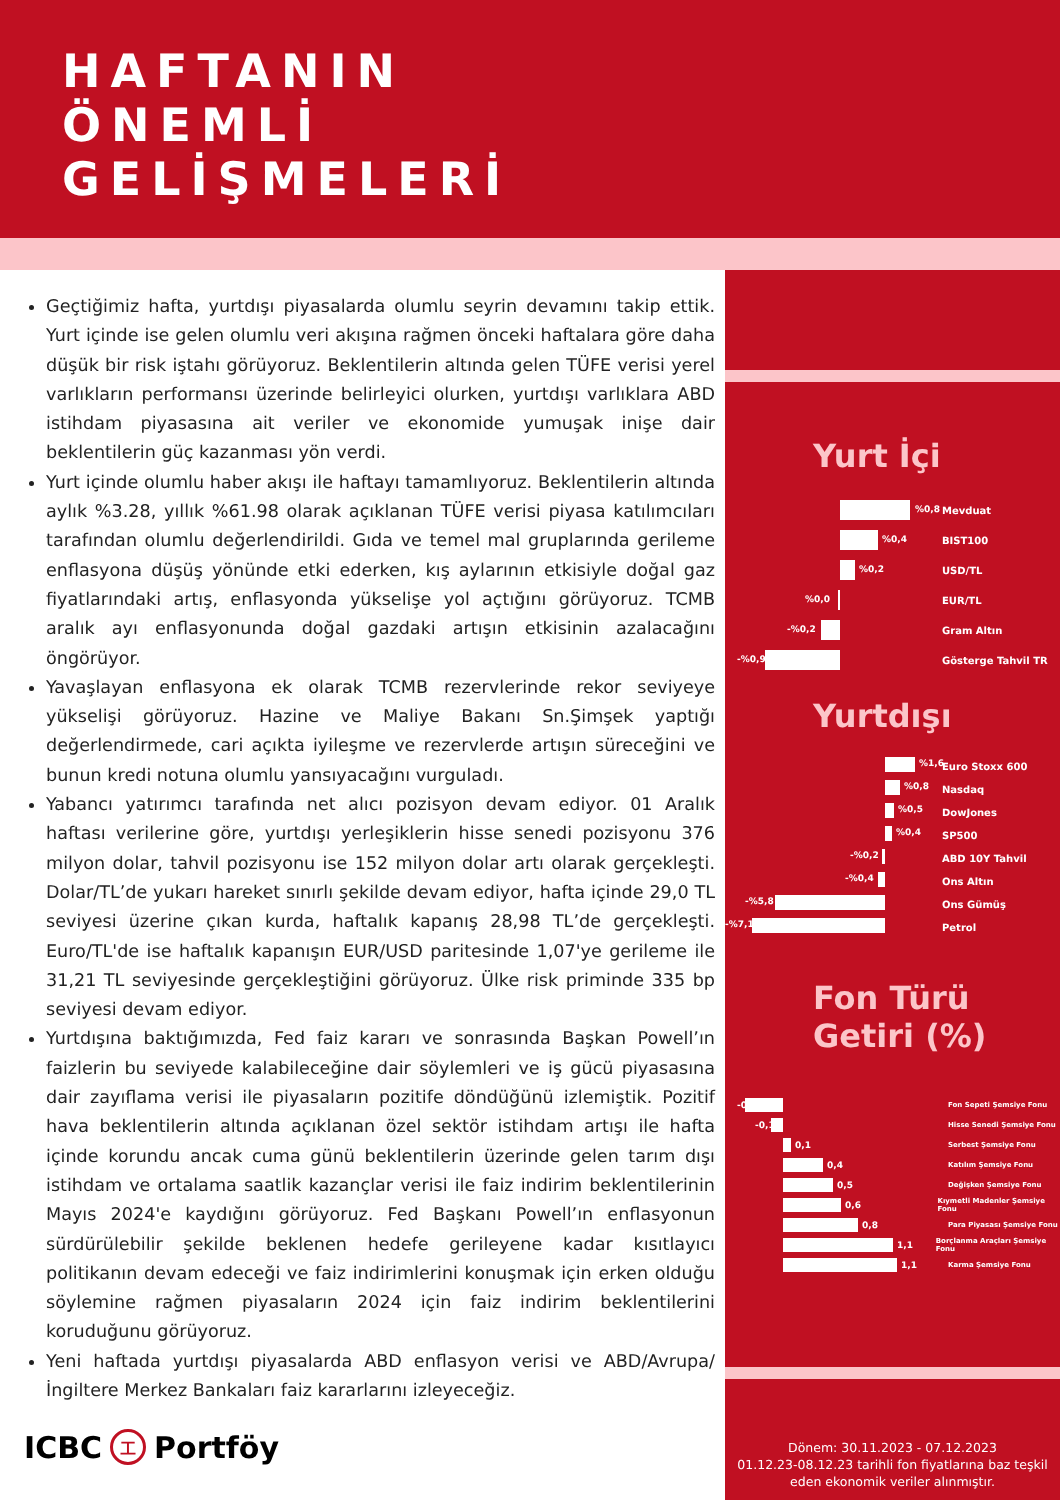HAFTANIN
ÖNEMLİ
GELİŞMELERİ
Geçtiğimiz hafta, yurtdışı piyasalarda olumlu seyrin devamını takip ettik. Yurt içinde ise gelen olumlu veri akışına rağmen önceki haftalara göre daha düşük bir risk iştahı görüyoruz. Beklentilerin altında gelen TÜFE verisi yerel varlıkların performansı üzerinde belirleyici olurken, yurtdışı varlıklara ABD istihdam piyasasına ait veriler ve ekonomide yumuşak inişe dair beklentilerin güç kazanması yön verdi.
Yurt içinde olumlu haber akışı ile haftayı tamamlıyoruz. Beklentilerin altında aylık %3.28, yıllık %61.98 olarak açıklanan TÜFE verisi piyasa katılımcıları tarafından olumlu değerlendirildi. Gıda ve temel mal gruplarında gerileme enflasyona düşüş yönünde etki ederken, kış aylarının etkisiyle doğal gaz fiyatlarındaki artış, enflasyonda yükselişe yol açtığını görüyoruz. TCMB aralık ayı enflasyonunda doğal gazdaki artışın etkisinin azalacağını öngörüyor.
Yavaşlayan enflasyona ek olarak TCMB rezervlerinde rekor seviyeye yükselişi görüyoruz. Hazine ve Maliye Bakanı Sn.Şimşek yaptığı değerlendirmede, cari açıkta iyileşme ve rezervlerde artışın süreceğini ve bunun kredi notuna olumlu yansıyacağını vurguladı.
Yabancı yatırımcı tarafında net alıcı pozisyon devam ediyor. 01 Aralık haftası verilerine göre, yurtdışı yerleşiklerin hisse senedi pozisyonu 376 milyon dolar, tahvil pozisyonu ise 152 milyon dolar artı olarak gerçekleşti. Dolar/TL’de yukarı hareket sınırlı şekilde devam ediyor, hafta içinde 29,0 TL seviyesi üzerine çıkan kurda, haftalık kapanış 28,98 TL’de gerçekleşti. Euro/TL'de ise haftalık kapanışın EUR/USD paritesinde 1,07'ye gerileme ile 31,21 TL seviyesinde gerçekleştiğini görüyoruz. Ülke risk priminde 335 bp seviyesi devam ediyor.
Yurtdışına baktığımızda, Fed faiz kararı ve sonrasında Başkan Powell’ın faizlerin bu seviyede kalabileceğine dair söylemleri ve iş gücü piyasasına dair zayıflama verisi ile piyasaların pozitife döndüğünü izlemiştik. Pozitif hava beklentilerin altında açıklanan özel sektör istihdam artışı ile hafta içinde korundu ancak cuma günü beklentilerin üzerinde gelen tarım dışı istihdam ve ortalama saatlik kazançlar verisi ile faiz indirim beklentilerinin Mayıs 2024'e kaydığını görüyoruz. Fed Başkanı Powell’ın enflasyonun sürdürülebilir şekilde beklenen hedefe gerileyene kadar kısıtlayıcı politikanın devam edeceği ve faiz indirimlerini konuşmak için erken olduğu söylemine rağmen piyasaların 2024 için faiz indirim beklentilerini koruduğunu görüyoruz.
Yeni haftada yurtdışı piyasalarda ABD enflasyon verisi ve ABD/Avrupa/ İngiltere Merkez Bankaları faiz kararlarını izleyeceğiz.
ICBC 工 Portföy
Yurt İçi
%0,8
Mevduat
%0,4
BIST100
%0,2
USD/TL
%0,0
EUR/TL
-%0,2
Gram Altın
-%0,9
Gösterge Tahvil TR
Yurtdışı
%1,6
Euro Stoxx 600
%0,8
Nasdaq
%0,5
DowJones
%0,4
SP500
-%0,2
ABD 10Y Tahvil
-%0,4
Ons Altın
-%5,8
Ons Gümüş
-%7,1
Petrol
Fon Türü
Getiri (%)
-0,1
Fon Sepeti Şemsiye Fonu
-0,1
Hisse Senedi Şemsiye Fonu
0,1
Serbest Şemsiye Fonu
0,4
Katılım Şemsiye Fonu
0,5
Değişken Şemsiye Fonu
0,6
Kıymetli Madenler Şemsiye Fonu
0,8
Para Piyasası Şemsiye Fonu
1,1
Borçlanma Araçları Şemsiye Fonu
1,1
Karma Şemsiye Fonu
Dönem: 30.11.2023 - 07.12.2023
01.12.23-08.12.23 tarihli fon fiyatlarına baz teşkil eden ekonomik veriler alınmıştır.